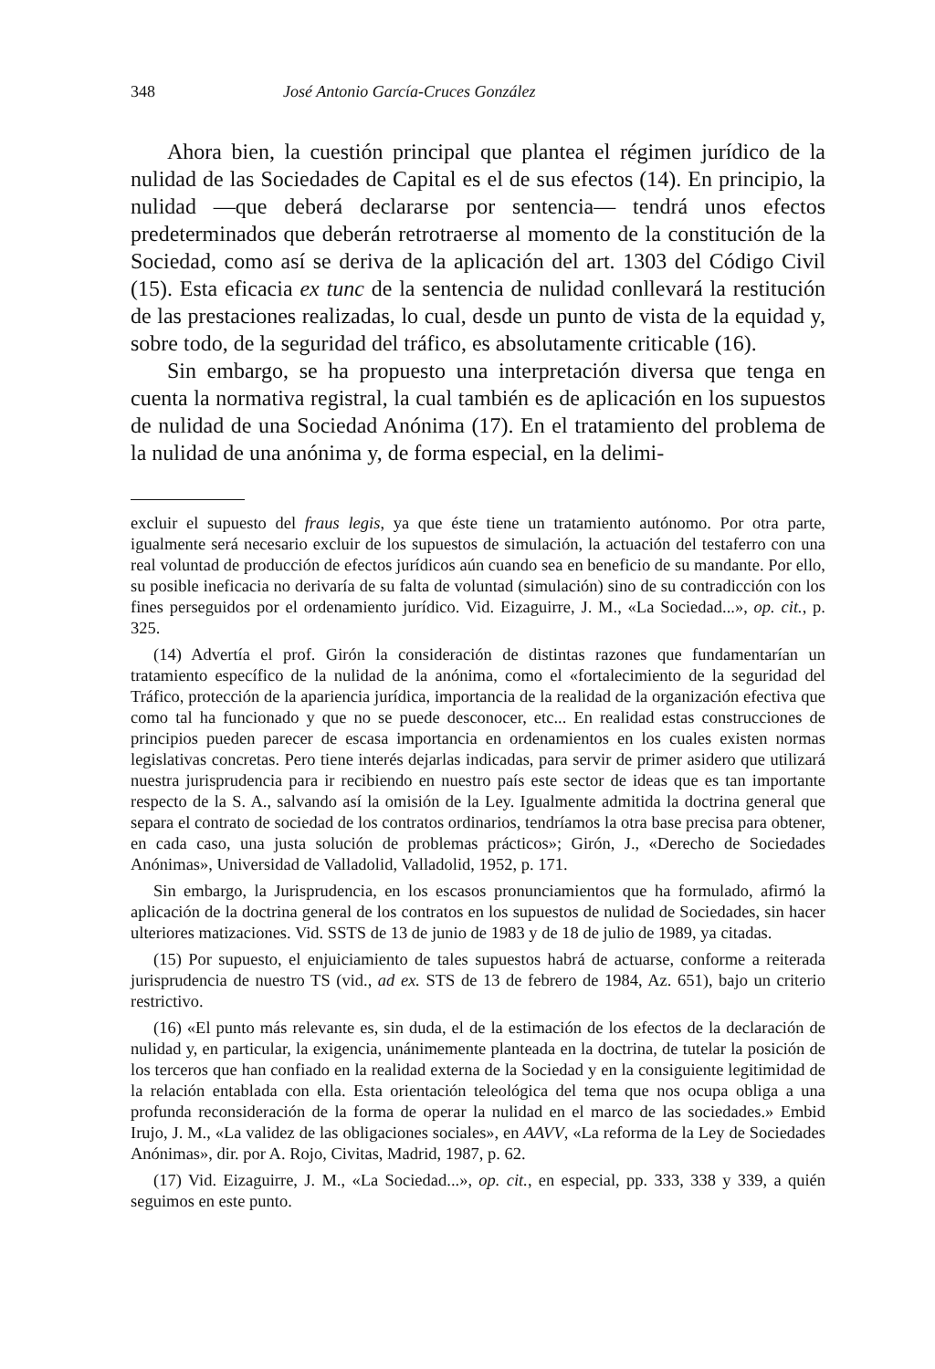348 José Antonio García-Cruces González
Ahora bien, la cuestión principal que plantea el régimen jurídico de la nulidad de las Sociedades de Capital es el de sus efectos (14). En principio, la nulidad —que deberá declararse por sentencia— tendrá unos efectos predeterminados que deberán retrotraerse al momento de la constitución de la Sociedad, como así se deriva de la aplicación del art. 1303 del Código Civil (15). Esta eficacia ex tunc de la sentencia de nulidad conllevará la restitución de las prestaciones realizadas, lo cual, desde un punto de vista de la equidad y, sobre todo, de la seguridad del tráfico, es absolutamente criticable (16).
Sin embargo, se ha propuesto una interpretación diversa que tenga en cuenta la normativa registral, la cual también es de aplicación en los supuestos de nulidad de una Sociedad Anónima (17). En el tratamiento del problema de la nulidad de una anónima y, de forma especial, en la delimi-
excluir el supuesto del fraus legis, ya que éste tiene un tratamiento autónomo. Por otra parte, igualmente será necesario excluir de los supuestos de simulación, la actuación del testaferro con una real voluntad de producción de efectos jurídicos aún cuando sea en beneficio de su mandante. Por ello, su posible ineficacia no derivaría de su falta de voluntad (simulación) sino de su contradicción con los fines perseguidos por el ordenamiento jurídico. Vid. Eizaguirre, J. M., «La Sociedad...», op. cit., p. 325.
(14) Advertía el prof. Girón la consideración de distintas razones que fundamentarían un tratamiento específico de la nulidad de la anónima, como el «fortalecimiento de la seguridad del Tráfico, protección de la apariencia jurídica, importancia de la realidad de la organización efectiva que como tal ha funcionado y que no se puede desconocer, etc... En realidad estas construcciones de principios pueden parecer de escasa importancia en ordenamientos en los cuales existen normas legislativas concretas. Pero tiene interés dejarlas indicadas, para servir de primer asidero que utilizará nuestra jurisprudencia para ir recibiendo en nuestro país este sector de ideas que es tan importante respecto de la S. A., salvando así la omisión de la Ley. Igualmente admitida la doctrina general que separa el contrato de sociedad de los contratos ordinarios, tendríamos la otra base precisa para obtener, en cada caso, una justa solución de problemas prácticos»; Girón, J., «Derecho de Sociedades Anónimas», Universidad de Valladolid, Valladolid, 1952, p. 171.
Sin embargo, la Jurisprudencia, en los escasos pronunciamientos que ha formulado, afirmó la aplicación de la doctrina general de los contratos en los supuestos de nulidad de Sociedades, sin hacer ulteriores matizaciones. Vid. SSTS de 13 de junio de 1983 y de 18 de julio de 1989, ya citadas.
(15) Por supuesto, el enjuiciamiento de tales supuestos habrá de actuarse, conforme a reiterada jurisprudencia de nuestro TS (vid., ad ex. STS de 13 de febrero de 1984, Az. 651), bajo un criterio restrictivo.
(16) «El punto más relevante es, sin duda, el de la estimación de los efectos de la declaración de nulidad y, en particular, la exigencia, unánimemente planteada en la doctrina, de tutelar la posición de los terceros que han confiado en la realidad externa de la Sociedad y en la consiguiente legitimidad de la relación entablada con ella. Esta orientación teleológica del tema que nos ocupa obliga a una profunda reconsideración de la forma de operar la nulidad en el marco de las sociedades.» Embid Irujo, J. M., «La validez de las obligaciones sociales», en AAVV, «La reforma de la Ley de Sociedades Anónimas», dir. por A. Rojo, Civitas, Madrid, 1987, p. 62.
(17) Vid. Eizaguirre, J. M., «La Sociedad...», op. cit., en especial, pp. 333, 338 y 339, a quién seguimos en este punto.